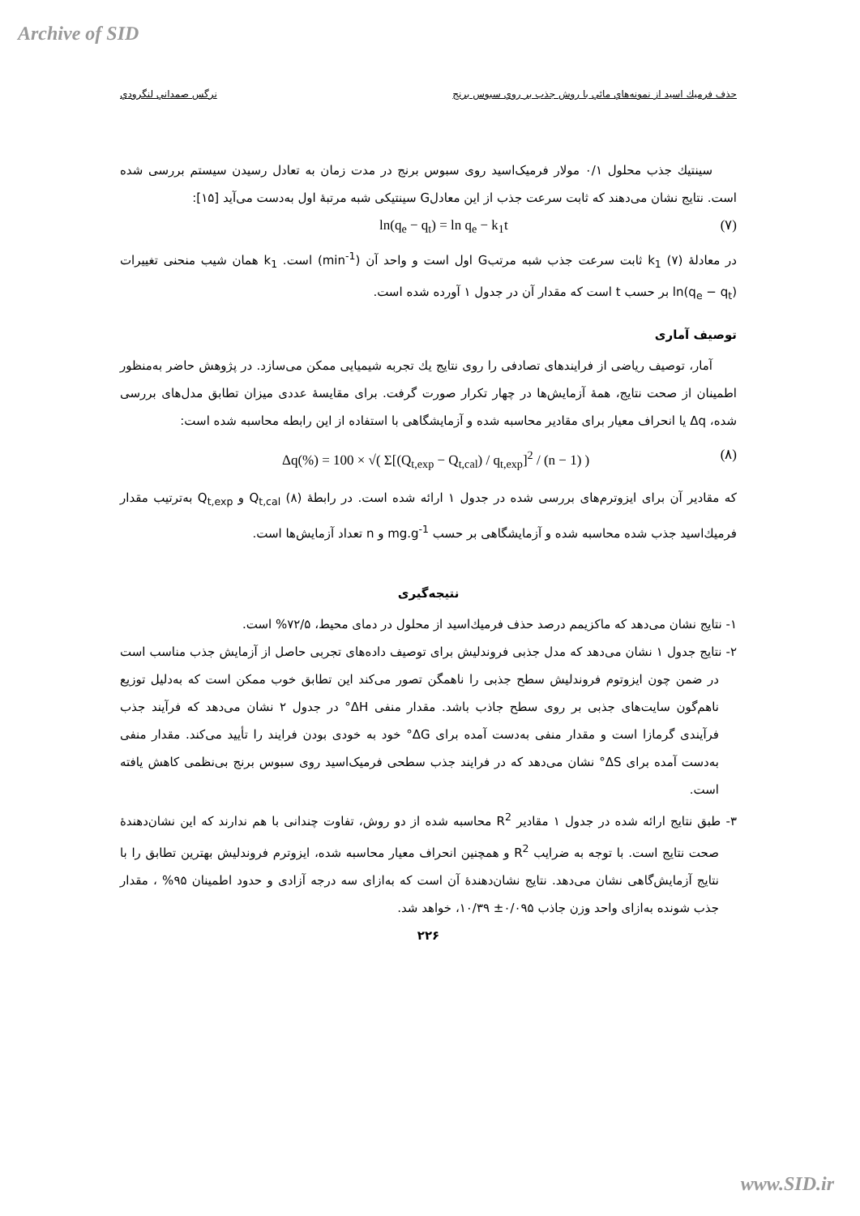Archive of SID
حذف فرميك اسيد از نمونه‌هاي مائي با روش جذب بر روي سبوس برنج نرگس صمداني لنگرودي
سينتيك جذب محلول ۰/۱ مولار فرميک‌اسيد روی سبوس برنج در مدت زمان به تعادل رسيدن سيستم بررسی شده است. نتايج نشان می‌دهند كه ثابت سرعت جذب از اين معادلG سينتيکی شبه مرتبهٔ اول به‌دست می‌آيد [۱۵]:
ln(q<sub>e</sub> − q<sub>t</sub>) = ln q<sub>e</sub> − k<sub>1</sub>t (۷)
در معادلهٔ (۷) k<sub>1</sub> ثابت سرعت جذب شبه مرتبG اول است و واحد آن (min<sup>-1</sup>) است. k<sub>1</sub> همان شيب منحنی تغييرات ln(q<sub>e</sub> − q<sub>t</sub>) بر حسب t است كه مقدار آن در جدول ۱ آورده شده است.
توصيف آماری
آمار، توصيف رياضی از فرايندهای تصادفی را روی نتايج يك تجربه شيميايی ممكن می‌سازد. در پژوهش حاضر به‌منظور اطمينان از صحت نتايج، همهٔ آزمايش‌ها در چهار تكرار صورت گرفت. برای مقايسهٔ عددی ميزان تطابق مدل‌های بررسی شده، Δq يا انحراف معيار برای مقادير محاسبه شده و آزمايشگاهی با استفاده از اين رابطه محاسبه شده است:
Δq(%) = 100 × √( Σ[(Q<sub>t,exp</sub> − Q<sub>t,cal</sub>) / q<sub>t,exp</sub>]<sup>2</sup> / (n − 1) ) (۸)
كه مقادير آن برای ايزوترم‌های بررسی شده در جدول ۱ ارائه شده است. در رابطهٔ (۸) Q<sub>t,cal</sub> و Q<sub>t,exp</sub> به‌ترتيب مقدار فرميك‌اسيد جذب شده محاسبه شده و آزمايشگاهی بر حسب mg.g<sup>-1</sup> و n تعداد آزمايش‌ها است.
نتيجه‌گيری
۱- نتايج نشان می‌دهد كه ماكزيمم درصد حذف فرميك‌اسيد از محلول در دمای محيط، ۷۲/۵% است.
۲- نتايج جدول ۱ نشان می‌دهد كه مدل جذبی فروندليش برای توصيف داده‌های تجربی حاصل از آزمايش جذب مناسب است در ضمن چون ايزوتوم فروندليش سطح جذبی را ناهمگن تصور می‌كند اين تطابق خوب ممكن است كه به‌دليل توزيع ناهم‌گون سايت‌های جذبی بر روی سطح جاذب باشد. مقدار منفی ΔH° در جدول ۲ نشان می‌دهد كه فرآيند جذب فرآيندی گرمازا است و مقدار منفی به‌دست آمده برای ΔG° خود به خودی بودن فرايند را تأييد می‌كند. مقدار منفی به‌دست آمده برای ΔS° نشان می‌دهد كه در فرايند جذب سطحی فرميک‌اسيد روی سبوس برنج بی‌نظمی كاهش يافته است.
۳- طبق نتايج ارائه شده در جدول ۱ مقادير R<sup>2</sup> محاسبه شده از دو روش، تفاوت چندانی با هم ندارند كه اين نشان‌دهندهٔ صحت نتايج است. با توجه به ضرايب R<sup>2</sup> و همچنين انحراف معيار محاسبه شده، ايزوترم فروندليش بهترين تطابق را با نتايج آزمايش‌گاهی نشان می‌دهد. نتايج نشان‌دهندهٔ آن است كه به‌ازای سه درجه آزادی و حدود اطمينان ۹۵% ، مقدار جذب شونده به‌ازای واحد وزن جاذب ۰/۰۹۵± ۱۰/۳۹، خواهد شد.
۲۲۶
www.SID.ir